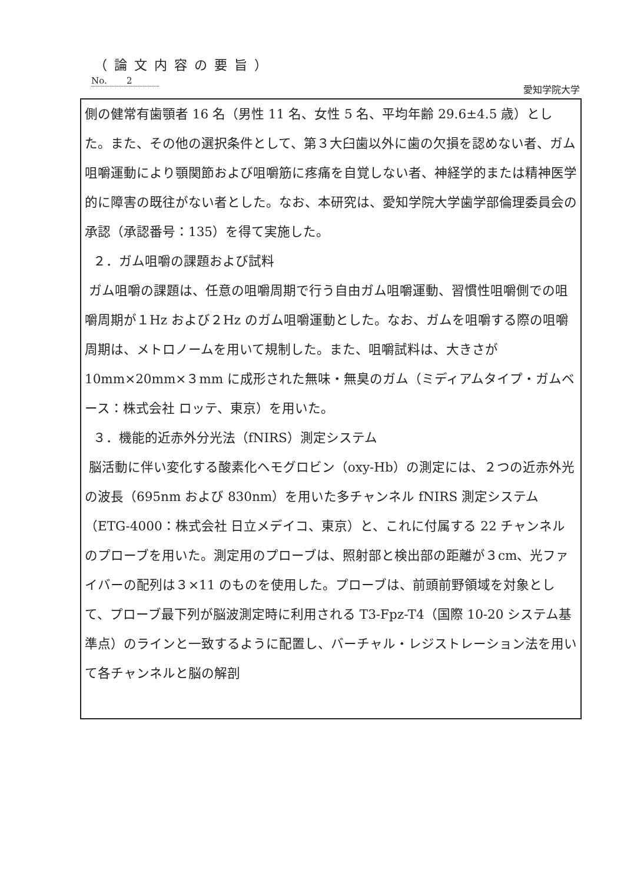（論文内容の要旨）
No. 2
愛知学院大学
側の健常有歯顎者 16 名（男性 11 名、女性 5 名、平均年齢 29.6±4.5 歳）とした。また、その他の選択条件として、第３大臼歯以外に歯の欠損を認めない者、ガム咀嚼運動により顎関節および咀嚼筋に疼痛を自覚しない者、神経学的または精神医学的に障害の既往がない者とした。なお、本研究は、愛知学院大学歯学部倫理委員会の承認（承認番号：135）を得て実施した。
２．ガム咀嚼の課題および試料
ガム咀嚼の課題は、任意の咀嚼周期で行う自由ガム咀嚼運動、習慣性咀嚼側での咀嚼周期が１Hz および２Hz のガム咀嚼運動とした。なお、ガムを咀嚼する際の咀嚼周期は、メトロノームを用いて規制した。また、咀嚼試料は、大きさが 10mm×20mm×３mm に成形された無味・無臭のガム（ミディアムタイプ・ガムベース：株式会社 ロッテ、東京）を用いた。
３．機能的近赤外分光法（fNIRS）測定システム
脳活動に伴い変化する酸素化ヘモグロビン（oxy-Hb）の測定には、２つの近赤外光の波長（695nm および 830nm）を用いた多チャンネル fNIRS 測定システム（ETG-4000：株式会社 日立メデイコ、東京）と、これに付属する 22 チャンネルのプローブを用いた。測定用のプローブは、照射部と検出部の距離が３cm、光ファイバーの配列は３×11 のものを使用した。プローブは、前頭前野領域を対象として、プローブ最下列が脳波測定時に利用される T3-Fpz-T4（国際 10-20 システム基準点）のラインと一致するように配置し、バーチャル・レジストレーション法を用いて各チャンネルと脳の解剖